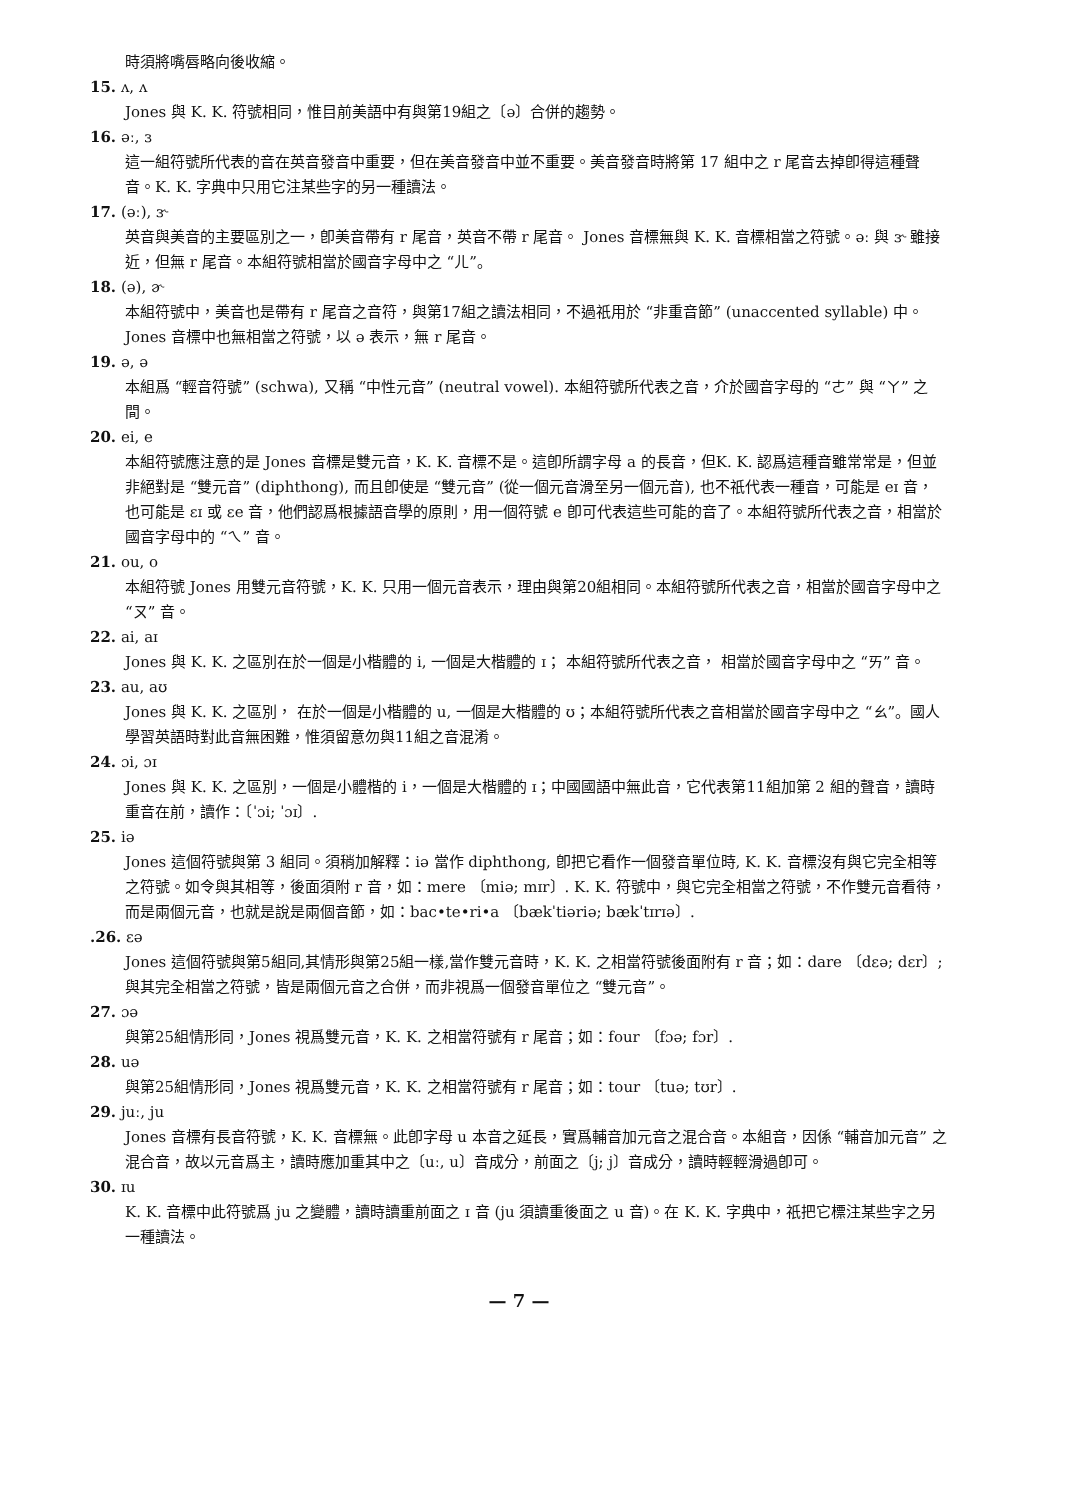時須將嘴唇略向後收縮。
15. ʌ, ʌ
Jones 與 K. K. 符號相同，惟目前美語中有與第19組之〔ə〕合併的趨勢。
16. əː, ɜ
這一組符號所代表的音在英音發音中重要，但在美音發音中並不重要。美音發音時將第 17 組中之 r 尾音去掉卽得這種聲音。K. K. 字典中只用它注某些字的另一種讀法。
17. (əː), ɝ
英音與美音的主要區別之一，卽美音帶有 r 尾音，英音不帶 r 尾音。 Jones 音標無與 K. K. 音標相當之符號。əː 與 ɝ 雖接近，但無 r 尾音。本組符號相當於國音字母中之 “ㄦ”。
18. (ə), ɚ
本組符號中，美音也是帶有 r 尾音之音符，與第17組之讀法相同，不過祇用於 “非重音節” (unaccented syllable) 中。Jones 音標中也無相當之符號，以 ə 表示，無 r 尾音。
19. ə, ə
本組爲 “輕音符號” (schwa), 又稱 “中性元音” (neutral vowel). 本組符號所代表之音，介於國音字母的 “ㄜ” 與 “ㄚ” 之間。
20. ei, e
本組符號應注意的是 Jones 音標是雙元音，K. K. 音標不是。這卽所謂字母 a 的長音，但K. K. 認爲這種音雖常常是，但並非絕對是 “雙元音” (diphthong), 而且卽使是 “雙元音” (從一個元音滑至另一個元音), 也不祇代表一種音，可能是 eɪ 音，也可能是 ɛɪ 或 ɛe 音，他們認爲根據語音學的原則，用一個符號 e 卽可代表這些可能的音了。本組符號所代表之音，相當於國音字母中的 “ㄟ” 音。
21. ou, o
本組符號 Jones 用雙元音符號，K. K. 只用一個元音表示，理由與第20組相同。本組符號所代表之音，相當於國音字母中之 “ㄡ” 音。
22. ai, aɪ
Jones 與 K. K. 之區別在於一個是小楷體的 i, 一個是大楷體的 ɪ； 本組符號所代表之音， 相當於國音字母中之 “ㄞ” 音。
23. au, aʊ
Jones 與 K. K. 之區別， 在於一個是小楷體的 u, 一個是大楷體的 ʊ；本組符號所代表之音相當於國音字母中之 “ㄠ”。國人學習英語時對此音無困難，惟須留意勿與11組之音混淆。
24. ɔi, ɔɪ
Jones 與 K. K. 之區別，一個是小體楷的 i，一個是大楷體的 ɪ；中國國語中無此音，它代表第11組加第 2 組的聲音，讀時重音在前，讀作：〔ˈɔi; ˈɔɪ〕.
25. iə
Jones 這個符號與第 3 組同。須稍加解釋：iə 當作 diphthong, 卽把它看作一個發音單位時, K. K. 音標沒有與它完全相等之符號。如令與其相等，後面須附 r 音，如：mere 〔miə; mɪr〕. K. K. 符號中，與它完全相當之符號，不作雙元音看待，而是兩個元音，也就是說是兩個音節，如：bac•te•ri•a 〔bækˈtiəriə; bækˈtɪrɪə〕.
.26. ɛə
Jones 這個符號與第5組同,其情形與第25組一樣,當作雙元音時，K. K. 之相當符號後面附有 r 音；如：dare 〔dɛə; dɛr〕; 與其完全相當之符號，皆是兩個元音之合併，而非視爲一個發音單位之 “雙元音”。
27. ɔə
與第25組情形同，Jones 視爲雙元音，K. K. 之相當符號有 r 尾音；如：four 〔fɔə; fɔr〕.
28. uə
與第25組情形同，Jones 視爲雙元音，K. K. 之相當符號有 r 尾音；如：tour 〔tuə; tʊr〕.
29. juː, ju
Jones 音標有長音符號，K. K. 音標無。此卽字母 u 本音之延長，實爲輔音加元音之混合音。本組音，因係 “輔音加元音” 之混合音，故以元音爲主，讀時應加重其中之〔uː, u〕音成分，前面之〔j; j〕音成分，讀時輕輕滑過卽可。
30. ɪu
K. K. 音標中此符號爲 ju 之變體，讀時讀重前面之 ɪ 音 (ju 須讀重後面之 u 音)。在 K. K. 字典中，祇把它標注某些字之另一種讀法。
— 7 —